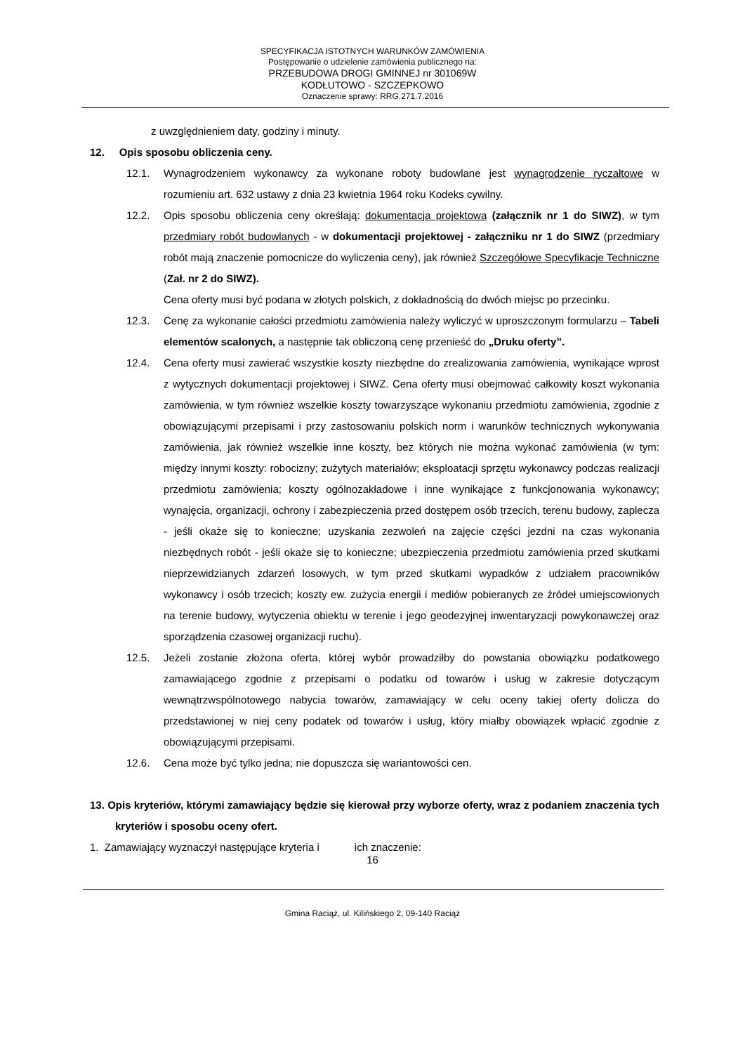SPECYFIKACJA ISTOTNYCH WARUNKÓW ZAMÓWIENIA
Postępowanie o udzielenie zamówienia publicznego na:
PRZEBUDOWA DROGI GMINNEJ nr 301069W
KODŁUTOWO - SZCZEPKOWO
Oznaczenie sprawy: RRG.271.7.2016
z uwzględnieniem daty, godziny i minuty.
12. Opis sposobu obliczenia ceny.
12.1. Wynagrodzeniem wykonawcy za wykonane roboty budowlane jest wynagrodzenie ryczałtowe w rozumieniu art. 632 ustawy z dnia 23 kwietnia 1964 roku Kodeks cywilny.
12.2. Opis sposobu obliczenia ceny określają: dokumentacja projektowa (załącznik nr 1 do SIWZ), w tym przedmiary robót budowlanych - w dokumentacji projektowej - załączniku nr 1 do SIWZ (przedmiary robót mają znaczenie pomocnicze do wyliczenia ceny), jak również Szczegółowe Specyfikacje Techniczne (Zał. nr 2 do SIWZ).
Cena oferty musi być podana w złotych polskich, z dokładnością do dwóch miejsc po przecinku.
12.3. Cenę za wykonanie całości przedmiotu zamówienia należy wyliczyć w uproszczonym formularzu – Tabeli elementów scalonych, a następnie tak obliczoną cenę przenieść do „Druku oferty”.
12.4. Cena oferty musi zawierać wszystkie koszty niezbędne do zrealizowania zamówienia, wynikające wprost z wytycznych dokumentacji projektowej i SIWZ. Cena oferty musi obejmować całkowity koszt wykonania zamówienia, w tym również wszelkie koszty towarzyszące wykonaniu przedmiotu zamówienia, zgodnie z obowiązującymi przepisami i przy zastosowaniu polskich norm i warunków technicznych wykonywania zamówienia, jak również wszelkie inne koszty, bez których nie można wykonać zamówienia (w tym: między innymi koszty: robocizny; zużytych materiałów; eksploatacji sprzętu wykonawcy podczas realizacji przedmiotu zamówienia; koszty ogólnozakładowe i inne wynikające z funkcjonowania wykonawcy; wynajęcia, organizacji, ochrony i zabezpieczenia przed dostępem osób trzecich, terenu budowy, zaplecza - jeśli okaże się to konieczne; uzyskania zezwoleń na zajęcie części jezdni na czas wykonania niezbędnych robót - jeśli okaże się to konieczne; ubezpieczenia przedmiotu zamówienia przed skutkami nieprzewidzianych zdarzeń losowych, w tym przed skutkami wypadków z udziałem pracowników wykonawcy i osób trzecich; koszty ew. zużycia energii i mediów pobieranych ze źródeł umiejscowionych na terenie budowy, wytyczenia obiektu w terenie i jego geodezyjnej inwentaryzacji powykonawczej oraz sporządzenia czasowej organizacji ruchu).
12.5. Jeżeli zostanie złożona oferta, której wybór prowadziłby do powstania obowiązku podatkowego zamawiającego zgodnie z przepisami o podatku od towarów i usług w zakresie dotyczącym wewnątrzwspólnotowego nabycia towarów, zamawiający w celu oceny takiej oferty dolicza do przedstawionej w niej ceny podatek od towarów i usług, który miałby obowiązek wpłacić zgodnie z obowiązującymi przepisami.
12.6. Cena może być tylko jedna; nie dopuszcza się wariantowości cen.
13. Opis kryteriów, którymi zamawiający będzie się kierował przy wyborze oferty, wraz z podaniem znaczenia tych kryteriów i sposobu oceny ofert.
1. Zamawiający wyznaczył następujące kryteria i ich znaczenie:
16
Gmina Raciąż, ul. Kilińskiego 2, 09-140 Raciąż